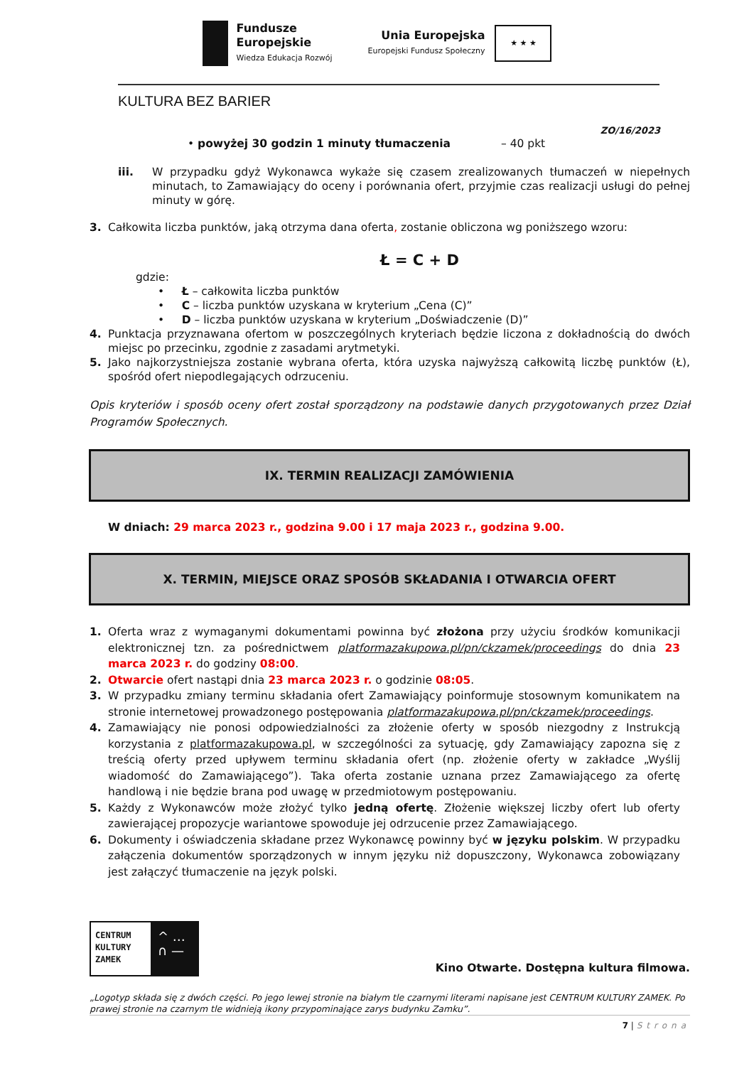Fundusze
Europejskie
Wiedza Edukacja Rozwój
Unia Europejska
Europejski Fundusz Społeczny
★ ★ ★
KULTURA BEZ BARIER
ZO/16/2023
• powyżej 30 godzin 1 minuty tłumaczenia – 40 pkt
iii. W przypadku gdyż Wykonawca wykaże się czasem zrealizowanych tłumaczeń w niepełnych minutach, to Zamawiający do oceny i porównania ofert, przyjmie czas realizacji usługi do pełnej minuty w górę.
3.
Całkowita liczba punktów, jaką otrzyma dana oferta, zostanie obliczona wg poniższego wzoru:
Ł = C + D
gdzie:
• Ł – całkowita liczba punktów
• C – liczba punktów uzyskana w kryterium „Cena (C)”
• D – liczba punktów uzyskana w kryterium „Doświadczenie (D)”
4.
Punktacja przyznawana ofertom w poszczególnych kryteriach będzie liczona z dokładnością do dwóch miejsc po przecinku, zgodnie z zasadami arytmetyki.
5.
Jako najkorzystniejsza zostanie wybrana oferta, która uzyska najwyższą całkowitą liczbę punktów (Ł), spośród ofert niepodlegających odrzuceniu.
Opis kryteriów i sposób oceny ofert został sporządzony na podstawie danych przygotowanych przez Dział Programów Społecznych.
IX. TERMIN REALIZACJI ZAMÓWIENIA
W dniach: 29 marca 2023 r., godzina 9.00 i 17 maja 2023 r., godzina 9.00.
X. TERMIN, MIEJSCE ORAZ SPOSÓB SKŁADANIA I OTWARCIA OFERT
1.
Oferta wraz z wymaganymi dokumentami powinna być złożona przy użyciu środków komunikacji elektronicznej tzn. za pośrednictwem platformazakupowa.pl/pn/ckzamek/proceedings do dnia 23 marca 2023 r. do godziny 08:00.
2.
Otwarcie ofert nastąpi dnia 23 marca 2023 r. o godzinie 08:05.
3.
W przypadku zmiany terminu składania ofert Zamawiający poinformuje stosownym komunikatem na stronie internetowej prowadzonego postępowania platformazakupowa.pl/pn/ckzamek/proceedings.
4.
Zamawiający nie ponosi odpowiedzialności za złożenie oferty w sposób niezgodny z Instrukcją korzystania z platformazakupowa.pl, w szczególności za sytuację, gdy Zamawiający zapozna się z treścią oferty przed upływem terminu składania ofert (np. złożenie oferty w zakładce „Wyślij wiadomość do Zamawiającego”). Taka oferta zostanie uznana przez Zamawiającego za ofertę handlową i nie będzie brana pod uwagę w przedmiotowym postępowaniu.
5.
Każdy z Wykonawców może złożyć tylko jedną ofertę. Złożenie większej liczby ofert lub oferty zawierającej propozycje wariantowe spowoduje jej odrzucenie przez Zamawiającego.
6.
Dokumenty i oświadczenia składane przez Wykonawcę powinny być w języku polskim. W przypadku załączenia dokumentów sporządzonych w innym języku niż dopuszczony, Wykonawca zobowiązany jest załączyć tłumaczenie na język polski.
CENTRUM
KULTURY
ZAMEK
^ …
∩ —
Kino Otwarte. Dostępna kultura filmowa.
„Logotyp składa się z dwóch części. Po jego lewej stronie na białym tle czarnymi literami napisane jest CENTRUM KULTURY ZAMEK. Po prawej stronie na czarnym tle widnieją ikony przypominające zarys budynku Zamku”.
7 | Strona